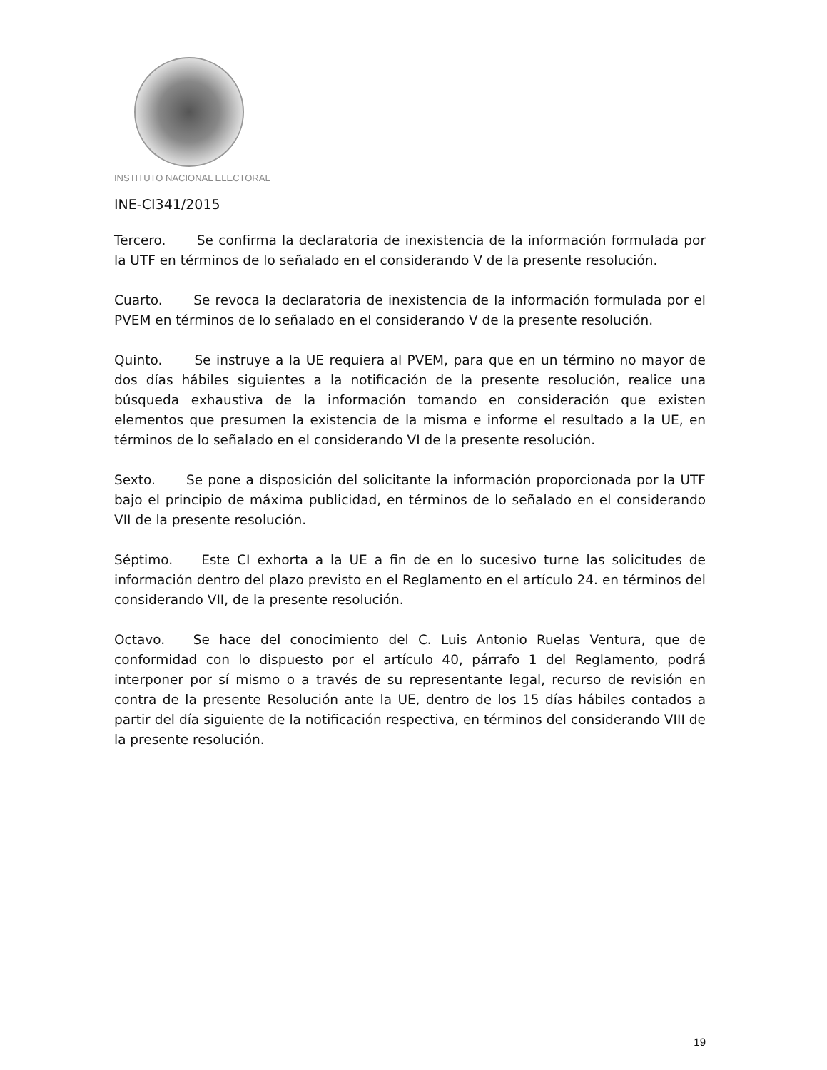INSTITUTO NACIONAL ELECTORAL
INE-CI341/2015
Tercero. Se confirma la declaratoria de inexistencia de la información formulada por la UTF en términos de lo señalado en el considerando V de la presente resolución.
Cuarto. Se revoca la declaratoria de inexistencia de la información formulada por el PVEM en términos de lo señalado en el considerando V de la presente resolución.
Quinto. Se instruye a la UE requiera al PVEM, para que en un término no mayor de dos días hábiles siguientes a la notificación de la presente resolución, realice una búsqueda exhaustiva de la información tomando en consideración que existen elementos que presumen la existencia de la misma e informe el resultado a la UE, en términos de lo señalado en el considerando VI de la presente resolución.
Sexto. Se pone a disposición del solicitante la información proporcionada por la UTF bajo el principio de máxima publicidad, en términos de lo señalado en el considerando VII de la presente resolución.
Séptimo. Este CI exhorta a la UE a fin de en lo sucesivo turne las solicitudes de información dentro del plazo previsto en el Reglamento en el artículo 24. en términos del considerando VII, de la presente resolución.
Octavo. Se hace del conocimiento del C. Luis Antonio Ruelas Ventura, que de conformidad con lo dispuesto por el artículo 40, párrafo 1 del Reglamento, podrá interponer por sí mismo o a través de su representante legal, recurso de revisión en contra de la presente Resolución ante la UE, dentro de los 15 días hábiles contados a partir del día siguiente de la notificación respectiva, en términos del considerando VIII de la presente resolución.
19